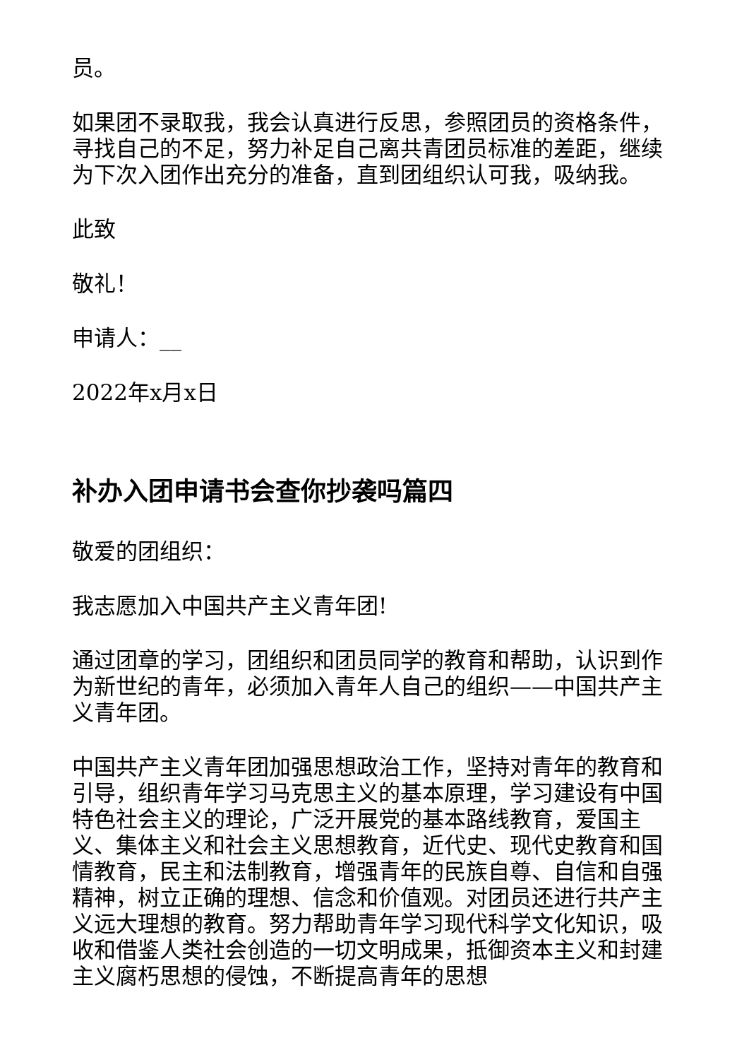员。
如果团不录取我，我会认真进行反思，参照团员的资格条件，寻找自己的不足，努力补足自己离共青团员标准的差距，继续为下次入团作出充分的准备，直到团组织认可我，吸纳我。
此致
敬礼！
申请人：__
2022年x月x日
补办入团申请书会查你抄袭吗篇四
敬爱的团组织：
我志愿加入中国共产主义青年团!
通过团章的学习，团组织和团员同学的教育和帮助，认识到作为新世纪的青年，必须加入青年人自己的组织——中国共产主义青年团。
中国共产主义青年团加强思想政治工作，坚持对青年的教育和引导，组织青年学习马克思主义的基本原理，学习建设有中国特色社会主义的理论，广泛开展党的基本路线教育，爱国主义、集体主义和社会主义思想教育，近代史、现代史教育和国情教育，民主和法制教育，增强青年的民族自尊、自信和自强精神，树立正确的理想、信念和价值观。对团员还进行共产主义远大理想的教育。努力帮助青年学习现代科学文化知识，吸收和借鉴人类社会创造的一切文明成果，抵御资本主义和封建主义腐朽思想的侵蚀，不断提高青年的思想